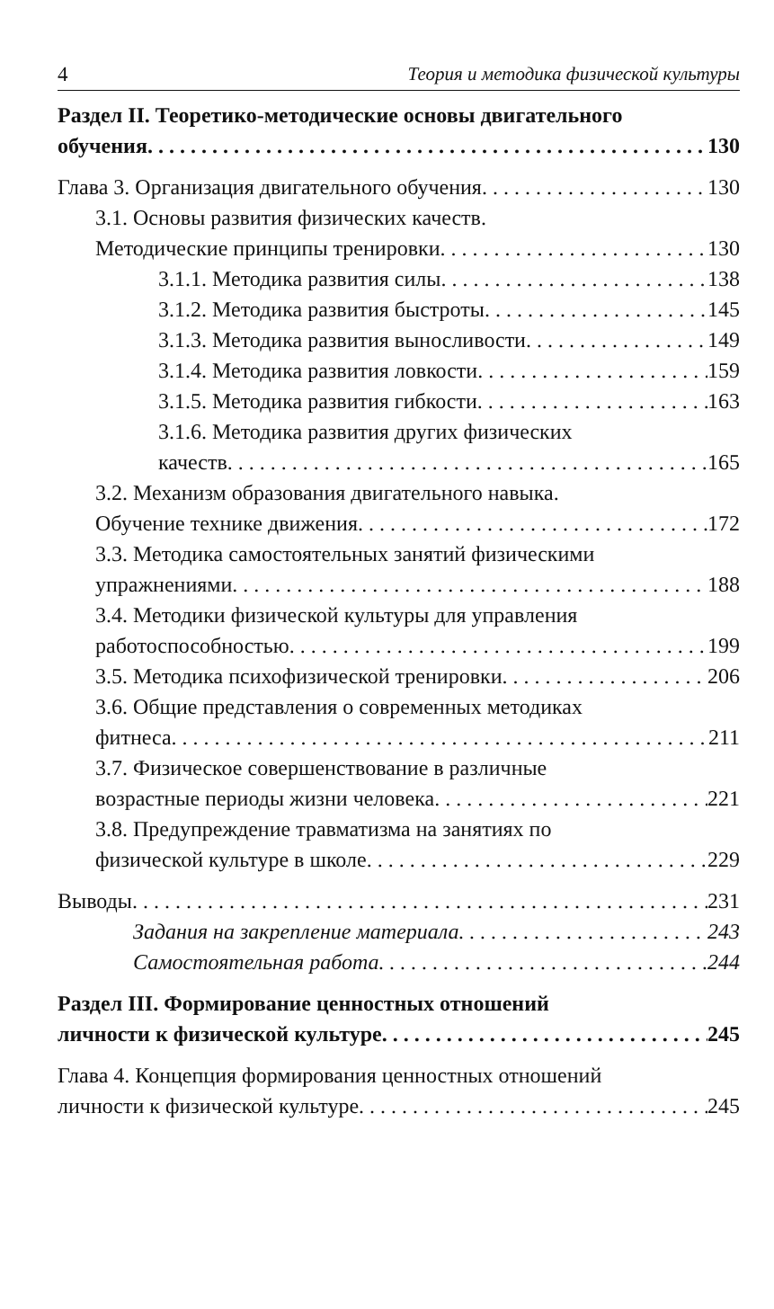4 Теория и методика физической культуры
Раздел II. Теоретико-методические основы двигательного
обучения 130
Глава 3. Организация двигательного обучения 130
3.1. Основы развития физических качеств.
Методические принципы тренировки 130
3.1.1. Методика развития силы 138
3.1.2. Методика развития быстроты 145
3.1.3. Методика развития выносливости 149
3.1.4. Методика развития ловкости 159
3.1.5. Методика развития гибкости 163
3.1.6. Методика развития других физических
качеств 165
3.2. Механизм образования двигательного навыка.
Обучение технике движения 172
3.3. Методика самостоятельных занятий физическими
упражнениями 188
3.4. Методики физической культуры для управления
работоспособностью 199
3.5. Методика психофизической тренировки 206
3.6. Общие представления о современных методиках
фитнеса 211
3.7. Физическое совершенствование в различные
возрастные периоды жизни человека 221
3.8. Предупреждение травматизма на занятиях по
физической культуре в школе 229
Выводы 231
Задания на закрепление материала 243
Самостоятельная работа 244
Раздел III. Формирование ценностных отношений
личности к физической культуре 245
Глава 4. Концепция формирования ценностных отношений
личности к физической культуре 245